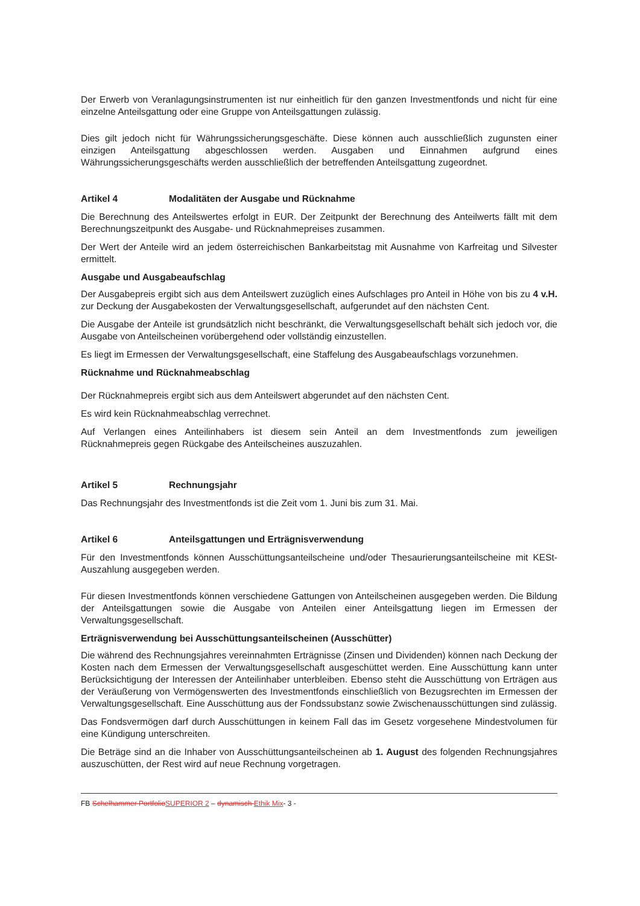Der Erwerb von Veranlagungsinstrumenten ist nur einheitlich für den ganzen Investmentfonds und nicht für eine einzelne Anteilsgattung oder eine Gruppe von Anteilsgattungen zulässig.
Dies gilt jedoch nicht für Währungssicherungsgeschäfte. Diese können auch ausschließlich zugunsten einer einzigen Anteilsgattung abgeschlossen werden. Ausgaben und Einnahmen aufgrund eines Währungssicherungsgeschäfts werden ausschließlich der betreffenden Anteilsgattung zugeordnet.
Artikel 4 Modalitäten der Ausgabe und Rücknahme
Die Berechnung des Anteilswertes erfolgt in EUR. Der Zeitpunkt der Berechnung des Anteilwerts fällt mit dem Berechnungszeitpunkt des Ausgabe- und Rücknahmepreises zusammen.
Der Wert der Anteile wird an jedem österreichischen Bankarbeitstag mit Ausnahme von Karfreitag und Silvester ermittelt.
Ausgabe und Ausgabeaufschlag
Der Ausgabepreis ergibt sich aus dem Anteilswert zuzüglich eines Aufschlages pro Anteil in Höhe von bis zu 4 v.H. zur Deckung der Ausgabekosten der Verwaltungsgesellschaft, aufgerundet auf den nächsten Cent.
Die Ausgabe der Anteile ist grundsätzlich nicht beschränkt, die Verwaltungsgesellschaft behält sich jedoch vor, die Ausgabe von Anteilscheinen vorübergehend oder vollständig einzustellen.
Es liegt im Ermessen der Verwaltungsgesellschaft, eine Staffelung des Ausgabeaufschlags vorzunehmen.
Rücknahme und Rücknahmeabschlag
Der Rücknahmepreis ergibt sich aus dem Anteilswert abgerundet auf den nächsten Cent.
Es wird kein Rücknahmeabschlag verrechnet.
Auf Verlangen eines Anteilinhabers ist diesem sein Anteil an dem Investmentfonds zum jeweiligen Rücknahmepreis gegen Rückgabe des Anteilscheines auszuzahlen.
Artikel 5 Rechnungsjahr
Das Rechnungsjahr des Investmentfonds ist die Zeit vom 1. Juni bis zum 31. Mai.
Artikel 6 Anteilsgattungen und Erträgnisverwendung
Für den Investmentfonds können Ausschüttungsanteilscheine und/oder Thesaurierungsanteilscheine mit KESt-Auszahlung ausgegeben werden.
Für diesen Investmentfonds können verschiedene Gattungen von Anteilscheinen ausgegeben werden. Die Bildung der Anteilsgattungen sowie die Ausgabe von Anteilen einer Anteilsgattung liegen im Ermessen der Verwaltungsgesellschaft.
Erträgnisverwendung bei Ausschüttungsanteilscheinen (Ausschütter)
Die während des Rechnungsjahres vereinnahmten Erträgnisse (Zinsen und Dividenden) können nach Deckung der Kosten nach dem Ermessen der Verwaltungsgesellschaft ausgeschüttet werden. Eine Ausschüttung kann unter Berücksichtigung der Interessen der Anteilinhaber unterbleiben. Ebenso steht die Ausschüttung von Erträgen aus der Veräußerung von Vermögenswerten des Investmentfonds einschließlich von Bezugsrechten im Ermessen der Verwaltungsgesellschaft. Eine Ausschüttung aus der Fondssubstanz sowie Zwischenausschüttungen sind zulässig.
Das Fondsvermögen darf durch Ausschüttungen in keinem Fall das im Gesetz vorgesehene Mindestvolumen für eine Kündigung unterschreiten.
Die Beträge sind an die Inhaber von Ausschüttungsanteilscheinen ab 1. August des folgenden Rechnungsjahres auszuschütten, der Rest wird auf neue Rechnung vorgetragen.
FB Schelhammer Portfolio SUPERIOR 2 – dynamisch Ethik Mix- 3 -